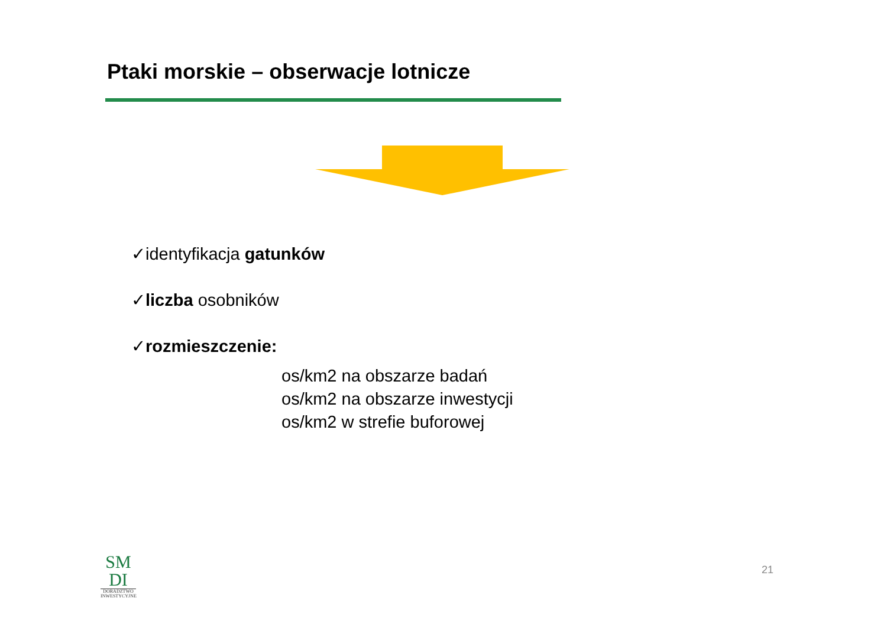Ptaki morskie – obserwacje lotnicze
✓identyfikacja gatunków
✓liczba osobników
✓rozmieszczenie:
os/km2 na obszarze badań
os/km2 na obszarze inwestycji
os/km2 w strefie buforowej
SM
DI
DORADZTWO
INWESTYCYJNE
21